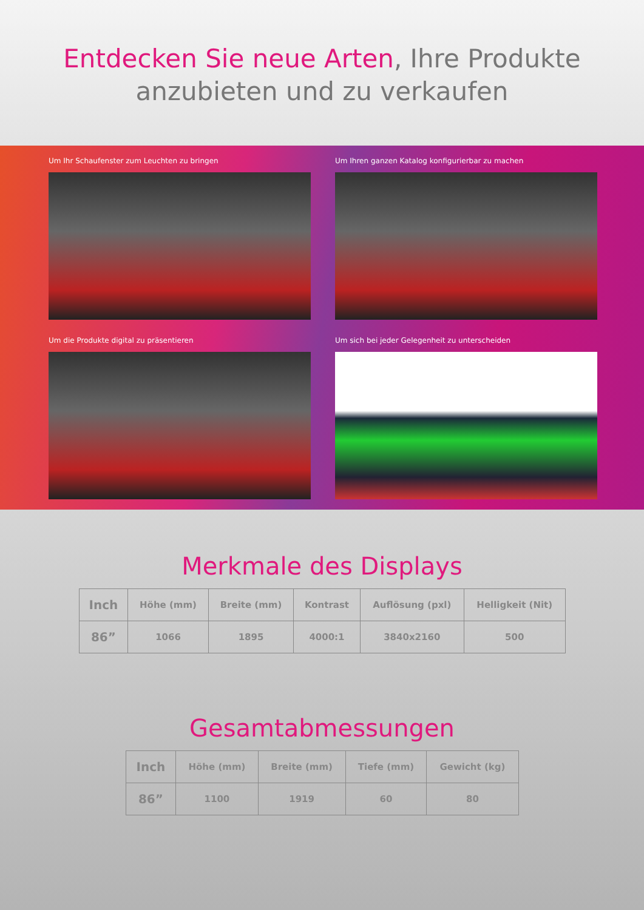Entdecken Sie neue Arten, Ihre Produkte anzubieten und zu verkaufen
Um Ihr Schaufenster zum Leuchten zu bringen
Um Ihren ganzen Katalog konfigurierbar zu machen
Um die Produkte digital zu präsentieren
Um sich bei jeder Gelegenheit zu unterscheiden
Merkmale des Displays
| Inch | Höhe (mm) | Breite (mm) | Kontrast | Auflösung (pxl) | Helligkeit (Nit) |
| --- | --- | --- | --- | --- | --- |
| 86” | 1066 | 1895 | 4000:1 | 3840x2160 | 500 |
Gesamtabmessungen
| Inch | Höhe (mm) | Breite (mm) | Tiefe (mm) | Gewicht (kg) |
| --- | --- | --- | --- | --- |
| 86” | 1100 | 1919 | 60 | 80 |